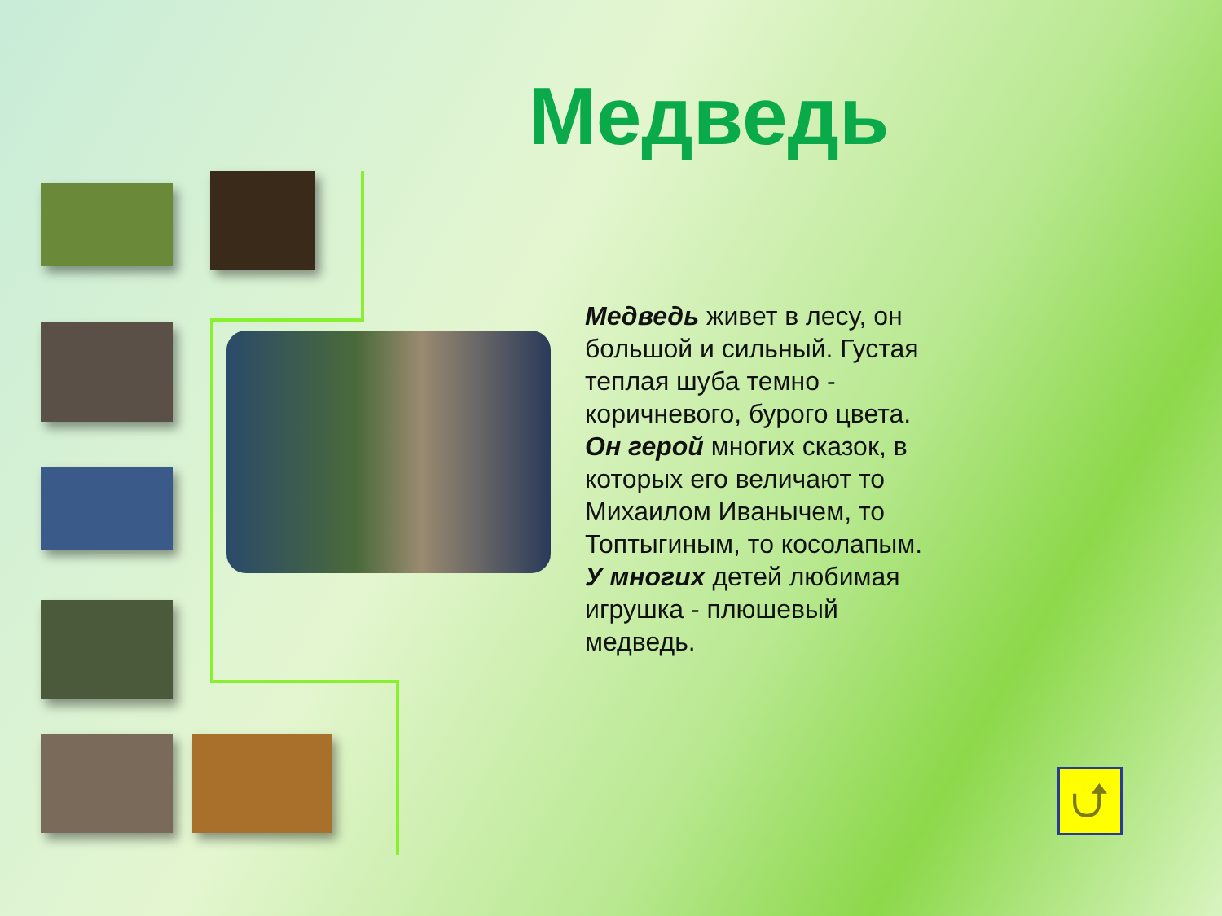Медведь
Медведь живет в лесу, он большой и сильный. Густая теплая шуба темно - коричневого, бурого цвета. Он герой многих сказок, в которых его величают то Михаилом Иванычем, то Топтыгиным, то косолапым. У многих детей любимая игрушка - плюшевый медведь.
⮍